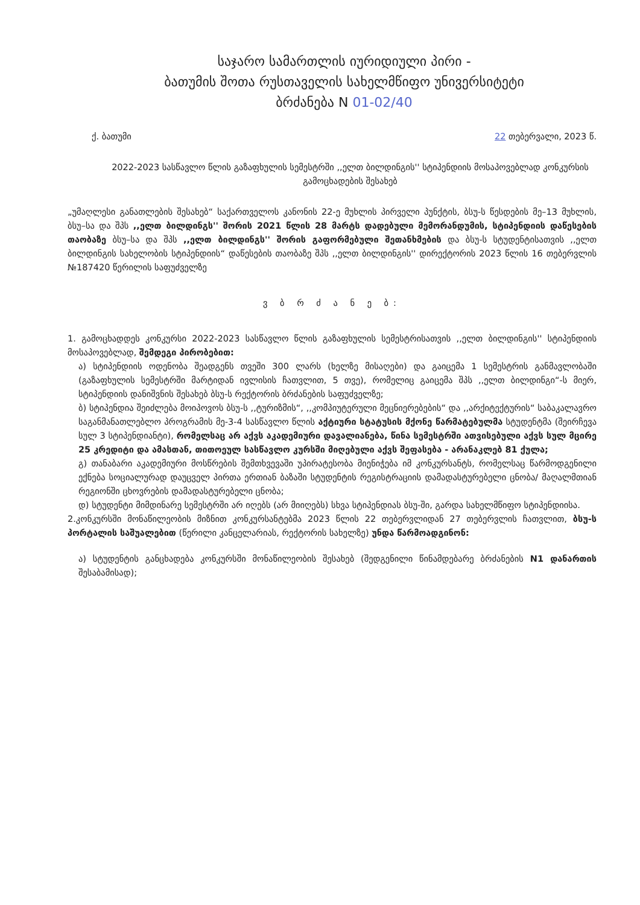საჯარო სამართლის იურიდიული პირი -
ბათუმის შოთა რუსთაველის სახელმწიფო უნივერსიტეტი
ბრძანება N 01-02/40
ქ. ბათუმი 22 თებერვალი, 2023 წ.
2022-2023 სასწავლო წლის გაზაფხულის სემესტრში ,,ელთ ბილდინგის'' სტიპენდიის მოსაპოვებლად კონკურსის გამოცხადების შესახებ
„უმაღლესი განათლების შესახებ“ საქართველოს კანონის 22-ე მუხლის პირველი პუნქტის, ბსუ-ს წესდების მე–13 მუხლის, ბსუ–სა და შპს ,,ელთ ბილდინგს'' შორის 2021 წლის 28 მარტს დადებული მემორანდუმის, სტიპენდიის დაწესების თაობაზე ბსუ–სა და შპს ,,ელთ ბილდინგს'' შორის გაფორმებული შეთანხმების და ბსუ-ს სტუდენტისათვის ,,ელთ ბილდინგის სახელობის სტიპენდიის“ დაწესების თაობაზე შპს ,,ელთ ბილდინგის'' დირექტორის 2023 წლის 16 თებერვლის №187420 წერილის საფუძველზე
ვ ბ რ ძ ა ნ ე ბ:
1. გამოცხადდეს კონკურსი 2022-2023 სასწავლო წლის გაზაფხულის სემესტრისათვის ,,ელთ ბილდინგის'' სტიპენდიის მოსაპოვებლად, შემდეგი პირობებით:
ა) სტიპენდიის ოდენობა შეადგენს თვეში 300 ლარს (ხელზე მისაღები) და გაიცემა 1 სემესტრის განმავლობაში (გაზაფხულის სემესტრში მარტიდან ივლისის ჩათვლით, 5 თვე), რომელიც გაიცემა შპს ,,ელთ ბილდინგი“-ს მიერ, სტიპენდიის დანიშვნის შესახებ ბსუ-ს რექტორის ბრძანების საფუძველზე;
ბ) სტიპენდია შეიძლება მოიპოვოს ბსუ-ს ,,ტურიზმის“, ,,კომპიუტერული მეცნიერებების“ და ,,არქიტექტურის“ საბაკალავრო საგანმანათლებლო პროგრამის მე-3-4 სასწავლო წლის აქტიური სტატუსის მქონე წარმატებულმა სტუდენტმა (შეირჩევა სულ 3 სტიპენდიანტი), რომელსაც არ აქვს აკადემიური დავალიანება, წინა სემესტრში ათვისებული აქვს სულ მცირე 25 კრედიტი და ამასთან, თითოეულ სასწავლო კურსში მიღებული აქვს შეფასება - არანაკლებ 81 ქულა;
გ) თანაბარი აკადემიური მოსწრების შემთხვევაში უპირატესობა მიენიჭება იმ კონკურსანტს, რომელსაც წარმოდგენილი ექნება სოციალურად დაუცველ პირთა ერთიან ბაზაში სტუდენტის რეგისტრაციის დამადასტურებელი ცნობა/ მაღალმთიან რეგიონში ცხოვრების დამადასტურებელი ცნობა;
დ) სტუდენტი მიმდინარე სემესტრში არ იღებს (არ მიიღებს) სხვა სტიპენდიას ბსუ-ში, გარდა სახელმწიფო სტიპენდიისა.
2.კონკურსში მონაწილეობის მიზნით კონკურსანტებმა 2023 წლის 22 თებერვლიდან 27 თებერვლის ჩათვლით, ბსუ-ს პორტალის საშუალებით (წერილი კანცელარიას, რექტორის სახელზე) უნდა წარმოადგინონ:
ა) სტუდენტის განცხადება კონკურსში მონაწილეობის შესახებ (შედგენილი წინამდებარე ბრძანების N1 დანართის შესაბამისად);